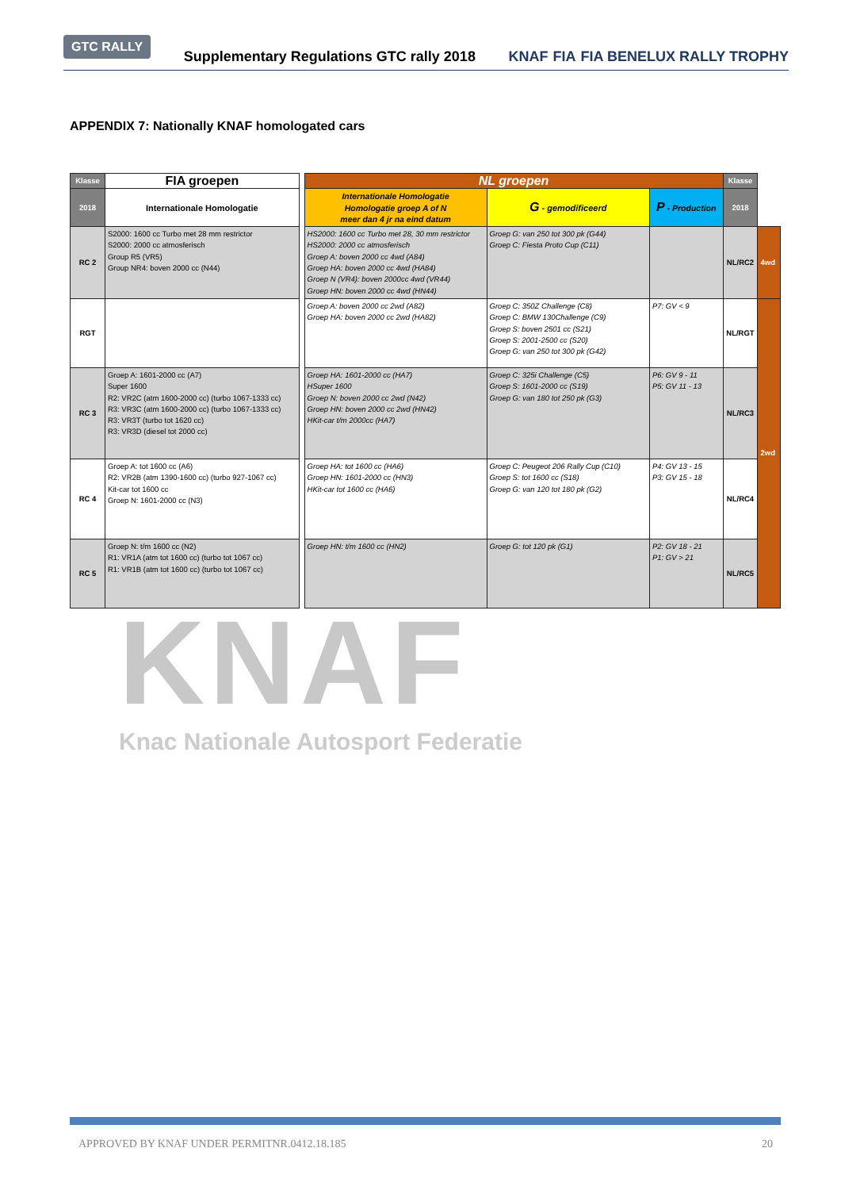GTC RALLY
Supplementary Regulations GTC rally 2018
KNAF FIA FIA BENELUX RALLY TROPHY
APPENDIX 7: Nationally KNAF homologated cars
| Klasse | FIA groepen | | NL groepen | | | Klasse | |
| 2018 | Internationale Homologatie | | Internationale Homologatie Homologatie groep A of N meer dan 4 jr na eind datum | G - gemodificeerd | P - Production | 2018 | |
| RC 2 | S2000: 1600 cc Turbo met 28 mm restrictor S2000: 2000 cc atmosferisch Group R5 (VR5) Group NR4: boven 2000 cc (N44) | | HS2000: 1600 cc Turbo met 28, 30 mm restrictor HS2000: 2000 cc atmosferisch Groep A: boven 2000 cc 4wd (A84) Groep HA: boven 2000 cc 4wd (HA84) Groep N (VR4): boven 2000cc 4wd (VR44) Groep HN: boven 2000 cc 4wd (HN44) | Groep G: van 250 tot 300 pk (G44) Groep C: Fiesta Proto Cup (C11) | | NL/RC2 | 4wd |
| RGT | | | Groep A: boven 2000 cc 2wd (A82) Groep HA: boven 2000 cc 2wd (HA82) | Groep C: 350Z Challenge (C8) Groep C: BMW 130Challenge (C9) Groep S: boven 2501 cc (S21) Groep S: 2001-2500 cc (S20) Groep G: van 250 tot 300 pk (G42) | P7: GV < 9 | NL/RGT | 2wd |
| RC 3 | Groep A: 1601-2000 cc (A7) Super 1600 R2: VR2C (atm 1600-2000 cc) (turbo 1067-1333 cc) R3: VR3C (atm 1600-2000 cc) (turbo 1067-1333 cc) R3: VR3T (turbo tot 1620 cc) R3: VR3D (diesel tot 2000 cc) | | Groep HA: 1601-2000 cc (HA7) HSuper 1600 Groep N: boven 2000 cc 2wd (N42) Groep HN: boven 2000 cc 2wd (HN42) HKit-car t/m 2000cc (HA7) | Groep C: 325i Challenge (C5) Groep S: 1601-2000 cc (S19) Groep G: van 180 tot 250 pk (G3) | P6: GV 9 - 11 P5: GV 11 - 13 | NL/RC3 | |
| RC 4 | Groep A: tot 1600 cc (A6) R2: VR2B (atm 1390-1600 cc) (turbo 927-1067 cc) Kit-car tot 1600 cc Groep N: 1601-2000 cc (N3) | | Groep HA: tot 1600 cc (HA6) Groep HN: 1601-2000 cc (HN3) HKit-car tot 1600 cc (HA6) | Groep C: Peugeot 206 Rally Cup (C10) Groep S: tot 1600 cc (S18) Groep G: van 120 tot 180 pk (G2) | P4: GV 13 - 15 P3: GV 15 - 18 | NL/RC4 | |
| RC 5 | Groep N: t/m 1600 cc (N2) R1: VR1A (atm tot 1600 cc) (turbo tot 1067 cc) R1: VR1B (atm tot 1600 cc) (turbo tot 1067 cc) | | Groep HN: t/m 1600 cc (HN2) | Groep G: tot 120 pk (G1) | P2: GV 18 - 21 P1: GV > 21 | NL/RC5 | |
KNAF
Knac Nationale Autosport Federatie
APPROVED BY KNAF UNDER PERMITNR.0412.18.185 20